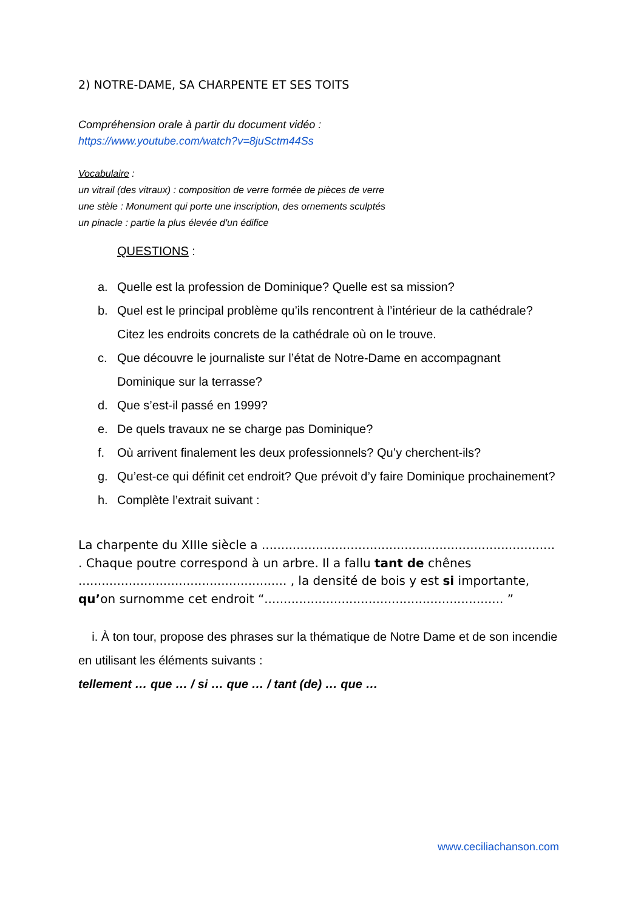2) NOTRE-DAME, SA CHARPENTE ET SES TOITS
Compréhension orale à partir du document vidéo :
https://www.youtube.com/watch?v=8juSctm44Ss
Vocabulaire :
un vitrail (des vitraux) : composition de verre formée de pièces de verre
une stèle : Monument qui porte une inscription, des ornements sculptés
un pinacle : partie la plus élevée d'un édifice
QUESTIONS :
a. Quelle est la profession de Dominique? Quelle est sa mission?
b. Quel est le principal problème qu’ils rencontrent à l’intérieur de la cathédrale? Citez les endroits concrets de la cathédrale où on le trouve.
c. Que découvre le journaliste sur l’état de Notre-Dame en accompagnant Dominique sur la terrasse?
d. Que s’est-il passé en 1999?
e. De quels travaux ne se charge pas Dominique?
f. Où arrivent finalement les deux professionnels? Qu’y cherchent-ils?
g. Qu’est-ce qui définit cet endroit? Que prévoit d’y faire Dominique prochainement?
h. Complète l’extrait suivant :
La charpente du XIIIe siècle a ............................................................................ . Chaque poutre correspond à un arbre. Il a fallu tant de chênes ...................................................... , la densité de bois y est si importante, qu’on surnomme cet endroit “.............................................................. ”
i. À ton tour, propose des phrases sur la thématique de Notre Dame et de son incendie en utilisant les éléments suivants :
tellement … que … / si … que … / tant (de) … que …
www.ceciliachanson.com